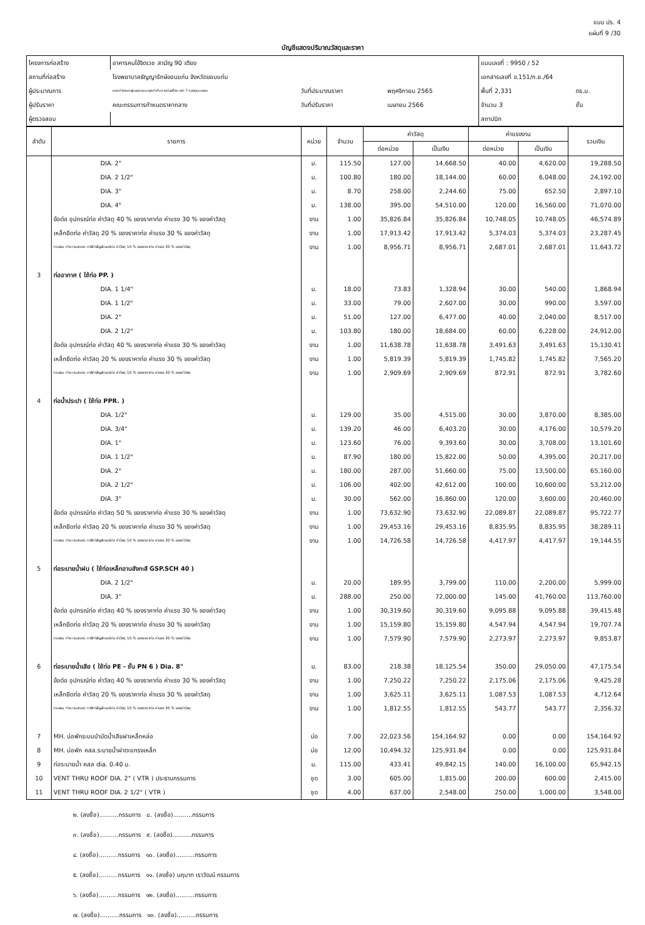แบบ ปร. 4
แผ่นที่ 9 /30
บัญชีแสดงปริมาณวัสดุและราคา
| โครงการก่อสร้าง | อาคารคนไข้จิตเวช สามัญ 90 เตียง | | | แบบเลขที่ : 9950 / 52 | |
| สถานที่ก่อสร้าง | โรงพยาบาลธัญญารักษ์ขอนแก่น จังหวัดขอนแก่น | | | เอกสารเลขที่ ข.151/ก.ย./64 | |
| ผู้ประมาณการ | คณะทำงานกลุ่มออกแบบและกำกับการก่อสร้าง เขต 7 กองแบบแผน | วันที่ประมาณราคา | พฤศจิกายน 2565 | พื้นที่ 2,331 | ตร.ม. |
| ผู้ปรับราคา | คณะกรรมการกำหนดราคากลาง | วันที่ปรับราคา | เมษายน 2566 | จำนวน 3 | ชั้น |
| ผู้ตรวจสอบ | | | | สถาปนิก | |
| ลำดับ | รายการ | หน่วย | จำนวน | ค่าวัสดุ | | ค่าแรงงาน | | รวมเงิน |
| --- | --- | --- | --- | --- | --- | --- | --- | --- |
| | | | | ต่อหน่วย | เป็นเงิน | ต่อหน่วย | เป็นเงิน | |
| | DIA. 2" | ม. | 115.50 | 127.00 | 14,668.50 | 40.00 | 4,620.00 | 19,288.50 |
| | DIA. 2 1/2" | ม. | 100.80 | 180.00 | 18,144.00 | 60.00 | 6,048.00 | 24,192.00 |
| | DIA. 3" | ม. | 8.70 | 258.00 | 2,244.60 | 75.00 | 652.50 | 2,897.10 |
| | DIA. 4" | ม. | 138.00 | 395.00 | 54,510.00 | 120.00 | 16,560.00 | 71,070.00 |
| | ข้อต่อ อุปกรณ์ท่อ ค่าวัสดุ 40 % ของราคาท่อ ค่าแรง 30 % ของค่าวัสดุ | งาน | 1.00 | 35,826.84 | 35,826.84 | 10,748.05 | 10,748.05 | 46,574.89 |
| | เหล็กยึดท่อ ค่าวัสดุ 20 % ของราคาท่อ ค่าแรง 30 % ของค่าวัสดุ | งาน | 1.00 | 17,913.42 | 17,913.42 | 5,374.03 | 5,374.03 | 23,287.45 |
| | ทดสอบ ทำความสะอาด ทาสีทำสัญลักษณ์ท่อ ค่าวัสดุ 10 % ของราคาท่อ ค่าแรง 30 % ของค่าวัสดุ | งาน | 1.00 | 8,956.71 | 8,956.71 | 2,687.01 | 2,687.01 | 11,643.72 |
| 3 | ท่ออากาศ ( ใช้ท่อ PP. ) | | | | | | | |
| | DIA. 1 1/4" | ม. | 18.00 | 73.83 | 1,328.94 | 30.00 | 540.00 | 1,868.94 |
| | DIA. 1 1/2" | ม. | 33.00 | 79.00 | 2,607.00 | 30.00 | 990.00 | 3,597.00 |
| | DIA. 2" | ม. | 51.00 | 127.00 | 6,477.00 | 40.00 | 2,040.00 | 8,517.00 |
| | DIA. 2 1/2" | ม. | 103.80 | 180.00 | 18,684.00 | 60.00 | 6,228.00 | 24,912.00 |
| | ข้อต่อ อุปกรณ์ท่อ ค่าวัสดุ 40 % ของราคาท่อ ค่าแรง 30 % ของค่าวัสดุ | งาน | 1.00 | 11,638.78 | 11,638.78 | 3,491.63 | 3,491.63 | 15,130.41 |
| | เหล็กยึดท่อ ค่าวัสดุ 20 % ของราคาท่อ ค่าแรง 30 % ของค่าวัสดุ | งาน | 1.00 | 5,819.39 | 5,819.39 | 1,745.82 | 1,745.82 | 7,565.20 |
| | ทดสอบ ทำความสะอาด ทาสีทำสัญลักษณ์ท่อ ค่าวัสดุ 10 % ของราคาท่อ ค่าแรง 30 % ของค่าวัสดุ | งาน | 1.00 | 2,909.69 | 2,909.69 | 872.91 | 872.91 | 3,782.60 |
| 4 | ท่อน้ำประปา ( ใช้ท่อ PPR. ) | | | | | | | |
| | DIA. 1/2" | ม. | 129.00 | 35.00 | 4,515.00 | 30.00 | 3,870.00 | 8,385.00 |
| | DIA. 3/4" | ม. | 139.20 | 46.00 | 6,403.20 | 30.00 | 4,176.00 | 10,579.20 |
| | DIA. 1" | ม. | 123.60 | 76.00 | 9,393.60 | 30.00 | 3,708.00 | 13,101.60 |
| | DIA. 1 1/2" | ม. | 87.90 | 180.00 | 15,822.00 | 50.00 | 4,395.00 | 20,217.00 |
| | DIA. 2" | ม. | 180.00 | 287.00 | 51,660.00 | 75.00 | 13,500.00 | 65,160.00 |
| | DIA. 2 1/2" | ม. | 106.00 | 402.00 | 42,612.00 | 100.00 | 10,600.00 | 53,212.00 |
| | DIA. 3" | ม. | 30.00 | 562.00 | 16,860.00 | 120.00 | 3,600.00 | 20,460.00 |
| | ข้อต่อ อุปกรณ์ท่อ ค่าวัสดุ 50 % ของราคาท่อ ค่าแรง 30 % ของค่าวัสดุ | งาน | 1.00 | 73,632.90 | 73,632.90 | 22,089.87 | 22,089.87 | 95,722.77 |
| | เหล็กยึดท่อ ค่าวัสดุ 20 % ของราคาท่อ ค่าแรง 30 % ของค่าวัสดุ | งาน | 1.00 | 29,453.16 | 29,453.16 | 8,835.95 | 8,835.95 | 38,289.11 |
| | ทดสอบ ทำความสะอาด ทาสีทำสัญลักษณ์ท่อ ค่าวัสดุ 10 % ของราคาท่อ ค่าแรง 30 % ของค่าวัสดุ | งาน | 1.00 | 14,726.58 | 14,726.58 | 4,417.97 | 4,417.97 | 19,144.55 |
| 5 | ท่อระบายน้ำฝน ( ใช้ท่อเหล็กอาบสังกะสี GSP.SCH 40 ) | | | | | | | |
| | DIA. 2 1/2" | ม. | 20.00 | 189.95 | 3,799.00 | 110.00 | 2,200.00 | 5,999.00 |
| | DIA. 3" | ม. | 288.00 | 250.00 | 72,000.00 | 145.00 | 41,760.00 | 113,760.00 |
| | ข้อต่อ อุปกรณ์ท่อ ค่าวัสดุ 40 % ของราคาท่อ ค่าแรง 30 % ของค่าวัสดุ | งาน | 1.00 | 30,319.60 | 30,319.60 | 9,095.88 | 9,095.88 | 39,415.48 |
| | เหล็กยึดท่อ ค่าวัสดุ 20 % ของราคาท่อ ค่าแรง 30 % ของค่าวัสดุ | งาน | 1.00 | 15,159.80 | 15,159.80 | 4,547.94 | 4,547.94 | 19,707.74 |
| | ทดสอบ ทำความสะอาด ทาสีทำสัญลักษณ์ท่อ ค่าวัสดุ 10 % ของราคาท่อ ค่าแรง 30 % ของค่าวัสดุ | งาน | 1.00 | 7,579.90 | 7,579.90 | 2,273.97 | 2,273.97 | 9,853.87 |
| 6 | ท่อระบายน้ำเสีย ( ใช้ท่อ PE - ชั้น PN 6 ) Dia. 8" | ม. | 83.00 | 218.38 | 18,125.54 | 350.00 | 29,050.00 | 47,175.54 |
| | ข้อต่อ อุปกรณ์ท่อ ค่าวัสดุ 40 % ของราคาท่อ ค่าแรง 30 % ของค่าวัสดุ | งาน | 1.00 | 7,250.22 | 7,250.22 | 2,175.06 | 2,175.06 | 9,425.28 |
| | เหล็กยึดท่อ ค่าวัสดุ 20 % ของราคาท่อ ค่าแรง 30 % ของค่าวัสดุ | งาน | 1.00 | 3,625.11 | 3,625.11 | 1,087.53 | 1,087.53 | 4,712.64 |
| | ทดสอบ ทำความสะอาด ทาสีทำสัญลักษณ์ท่อ ค่าวัสดุ 10 % ของราคาท่อ ค่าแรง 30 % ของค่าวัสดุ | งาน | 1.00 | 1,812.55 | 1,812.55 | 543.77 | 543.77 | 2,356.32 |
| 7 | MH. บ่อพักระบบบำบัดน้ำเสียฝาเหล็กหล่อ | บ่อ | 7.00 | 22,023.56 | 154,164.92 | 0.00 | 0.00 | 154,164.92 |
| 8 | MH. บ่อพัก คสล.ระบายน้ำฝาตะแกรงเหล็ก | บ่อ | 12.00 | 10,494.32 | 125,931.84 | 0.00 | 0.00 | 125,931.84 |
| 9 | ท่อระบายน้ำ คสล dia. 0.40 ม. | ม. | 115.00 | 433.41 | 49,842.15 | 140.00 | 16,100.00 | 65,942.15 |
| 10 | VENT THRU ROOF DIA. 2" ( VTR ) ประธานกรรมการ | ชุด | 3.00 | 605.00 | 1,815.00 | 200.00 | 600.00 | 2,415.00 |
| 11 | VENT THRU ROOF DIA. 2 1/2" ( VTR ) | ชุด | 4.00 | 637.00 | 2,548.00 | 250.00 | 1,000.00 | 3,548.00 |
๒. (ลงชื่อ)..........กรรมการ ๘. (ลงชื่อ)..........กรรมการ
๓. (ลงชื่อ)..........กรรมการ ๙. (ลงชื่อ)..........กรรมการ
๔. (ลงชื่อ)..........กรรมการ ๑๐. (ลงชื่อ)..........กรรมการ
๕. (ลงชื่อ)..........กรรมการ ๑๑. (ลงชื่อ) นฤนาท เราวัฒน์ กรรมการ
๖. (ลงชื่อ)..........กรรมการ ๑๒. (ลงชื่อ)..........กรรมการ
๗. (ลงชื่อ)..........กรรมการ ๑๓. (ลงชื่อ)..........กรรมการ